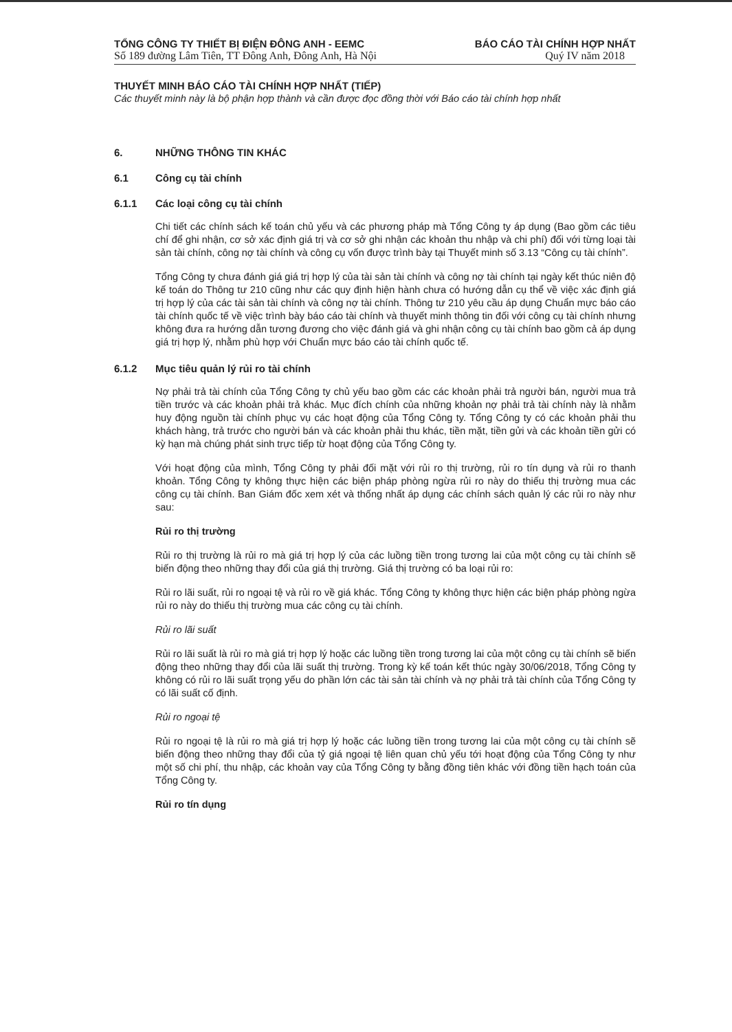TỔNG CÔNG TY THIẾT BỊ ĐIỆN ĐÔNG ANH - EEMC
Số 189 đường Lâm Tiên, TT Đông Anh, Đông Anh, Hà Nội
BÁO CÁO TÀI CHÍNH HỢP NHẤT
Quý IV năm 2018
THUYẾT MINH BÁO CÁO TÀI CHÍNH HỢP NHẤT (TIẾP)
Các thuyết minh này là bộ phận hợp thành và cần được đọc đồng thời với Báo cáo tài chính hợp nhất
6. NHỮNG THÔNG TIN KHÁC
6.1 Công cụ tài chính
6.1.1 Các loại công cụ tài chính
Chi tiết các chính sách kế toán chủ yếu và các phương pháp mà Tổng Công ty áp dụng (Bao gồm các tiêu chí để ghi nhận, cơ sở xác định giá trị và cơ sở ghi nhận các khoản thu nhập và chi phí) đối với từng loại tài sản tài chính, công nợ tài chính và công cụ vốn được trình bày tại Thuyết minh số 3.13 “Công cụ tài chính”.
Tổng Công ty chưa đánh giá giá trị hợp lý của tài sản tài chính và công nợ tài chính tại ngày kết thúc niên độ kế toán do Thông tư 210 cũng như các quy định hiện hành chưa có hướng dẫn cụ thể về việc xác định giá trị hợp lý của các tài sản tài chính và công nợ tài chính. Thông tư 210 yêu cầu áp dụng Chuẩn mực báo cáo tài chính quốc tế về việc trình bày báo cáo tài chính và thuyết minh thông tin đối với công cụ tài chính nhưng không đưa ra hướng dẫn tương đương cho việc đánh giá và ghi nhận công cụ tài chính bao gồm cả áp dụng giá trị hợp lý, nhằm phù hợp với Chuẩn mực báo cáo tài chính quốc tế.
6.1.2 Mục tiêu quản lý rủi ro tài chính
Nợ phải trả tài chính của Tổng Công ty chủ yếu bao gồm các các khoản phải trả người bán, người mua trả tiền trước và các khoản phải trả khác. Mục đích chính của những khoản nợ phải trả tài chính này là nhằm huy động nguồn tài chính phục vụ các hoạt động của Tổng Công ty. Tổng Công ty có các khoản phải thu khách hàng, trả trước cho người bán và các khoản phải thu khác, tiền mặt, tiền gửi và các khoản tiền gửi có kỳ hạn mà chúng phát sinh trực tiếp từ hoạt động của Tổng Công ty.
Với hoạt động của mình, Tổng Công ty phải đối mặt với rủi ro thị trường, rủi ro tín dụng và rủi ro thanh khoản. Tổng Công ty không thực hiện các biện pháp phòng ngừa rủi ro này do thiếu thị trường mua các công cụ tài chính. Ban Giám đốc xem xét và thống nhất áp dụng các chính sách quản lý các rủi ro này như sau:
Rủi ro thị trường
Rủi ro thị trường là rủi ro mà giá trị hợp lý của các luồng tiền trong tương lai của một công cụ tài chính sẽ biến động theo những thay đổi của giá thị trường. Giá thị trường có ba loại rủi ro:
Rủi ro lãi suất, rủi ro ngoại tệ và rủi ro về giá khác. Tổng Công ty không thực hiện các biện pháp phòng ngừa rủi ro này do thiếu thị trường mua các công cụ tài chính.
Rủi ro lãi suất
Rủi ro lãi suất là rủi ro mà giá trị hợp lý hoặc các luồng tiền trong tương lai của một công cụ tài chính sẽ biến động theo những thay đổi của lãi suất thị trường. Trong kỳ kế toán kết thúc ngày 30/06/2018, Tổng Công ty không có rủi ro lãi suất trọng yếu do phần lớn các tài sản tài chính và nợ phải trả tài chính của Tổng Công ty có lãi suất cố định.
Rủi ro ngoại tệ
Rủi ro ngoại tệ là rủi ro mà giá trị hợp lý hoặc các luồng tiền trong tương lai của một công cụ tài chính sẽ biến động theo những thay đổi của tỷ giá ngoại tệ liên quan chủ yếu tới hoạt động của Tổng Công ty như một số chi phí, thu nhập, các khoản vay của Tổng Công ty bằng đồng tiên khác với đồng tiền hạch toán của Tổng Công ty.
Rủi ro tín dụng